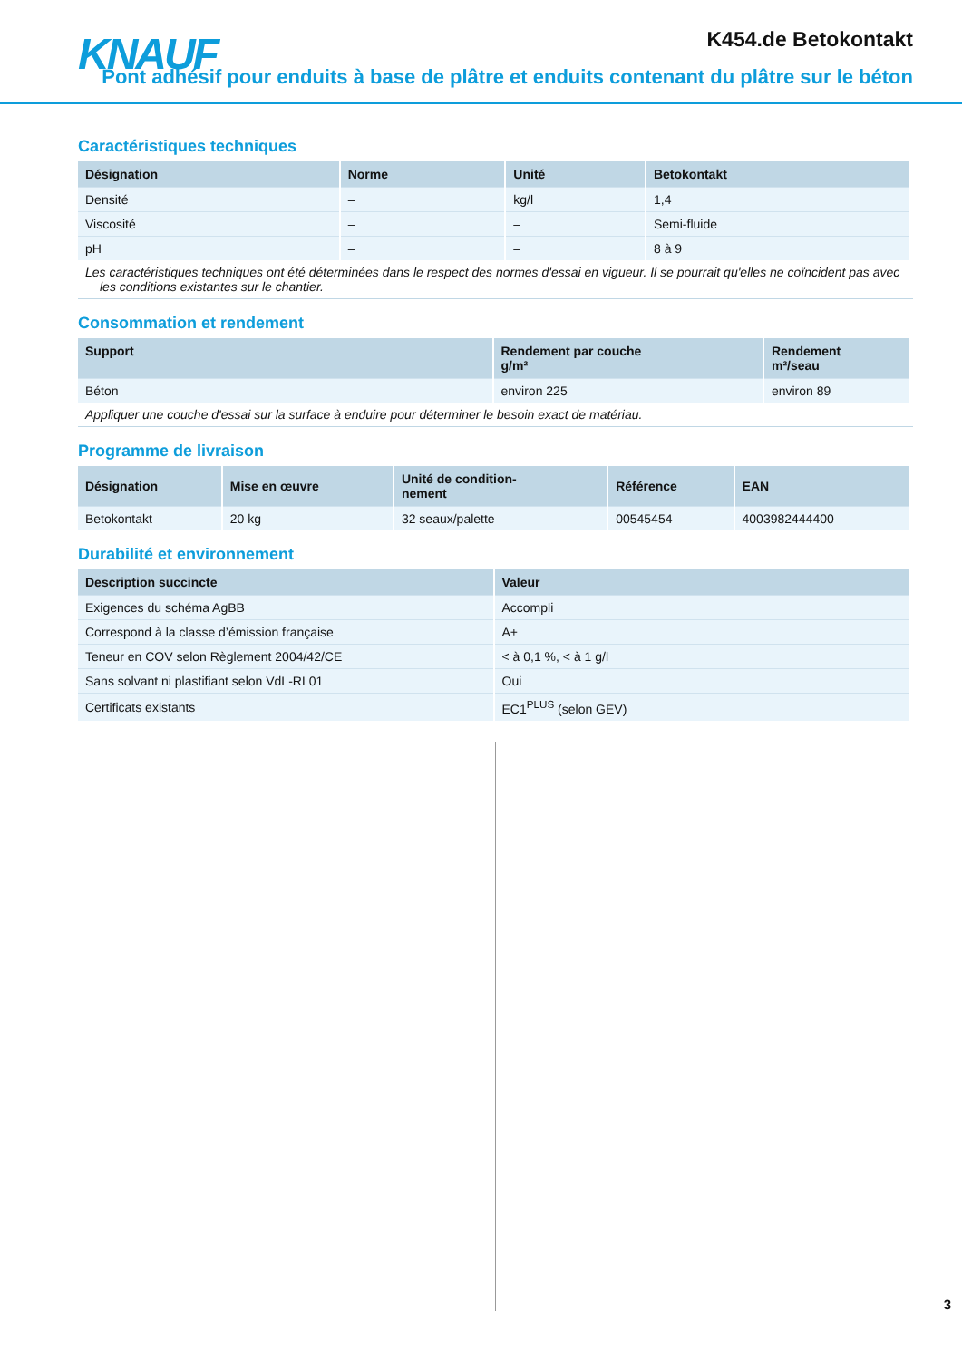KNAUF K454.de Betokontakt
Pont adhésif pour enduits à base de plâtre et enduits contenant du plâtre sur le béton
Caractéristiques techniques
| Désignation | Norme | Unité | Betokontakt |
| --- | --- | --- | --- |
| Densité | – | kg/l | 1,4 |
| Viscosité | – | – | Semi-fluide |
| pH | – | – | 8 à 9 |
Les caractéristiques techniques ont été déterminées dans le respect des normes d'essai en vigueur. Il se pourrait qu'elles ne coïncident pas avec les conditions existantes sur le chantier.
Consommation et rendement
| Support | Rendement par couche g/m² | Rendement m²/seau |
| --- | --- | --- |
| Béton | environ 225 | environ 89 |
Appliquer une couche d'essai sur la surface à enduire pour déterminer le besoin exact de matériau.
Programme de livraison
| Désignation | Mise en œuvre | Unité de condition- nement | Référence | EAN |
| --- | --- | --- | --- | --- |
| Betokontakt | 20 kg | 32 seaux/palette | 00545454 | 4003982444400 |
Durabilité et environnement
| Description succincte | Valeur |
| --- | --- |
| Exigences du schéma AgBB | Accompli |
| Correspond à la classe d’émission française | A+ |
| Teneur en COV selon Règlement 2004/42/CE | < à 0,1 %, < à 1 g/l |
| Sans solvant ni plastifiant selon VdL-RL01 | Oui |
| Certificats existants | EC1<sup>PLUS</sup> (selon GEV) |
3